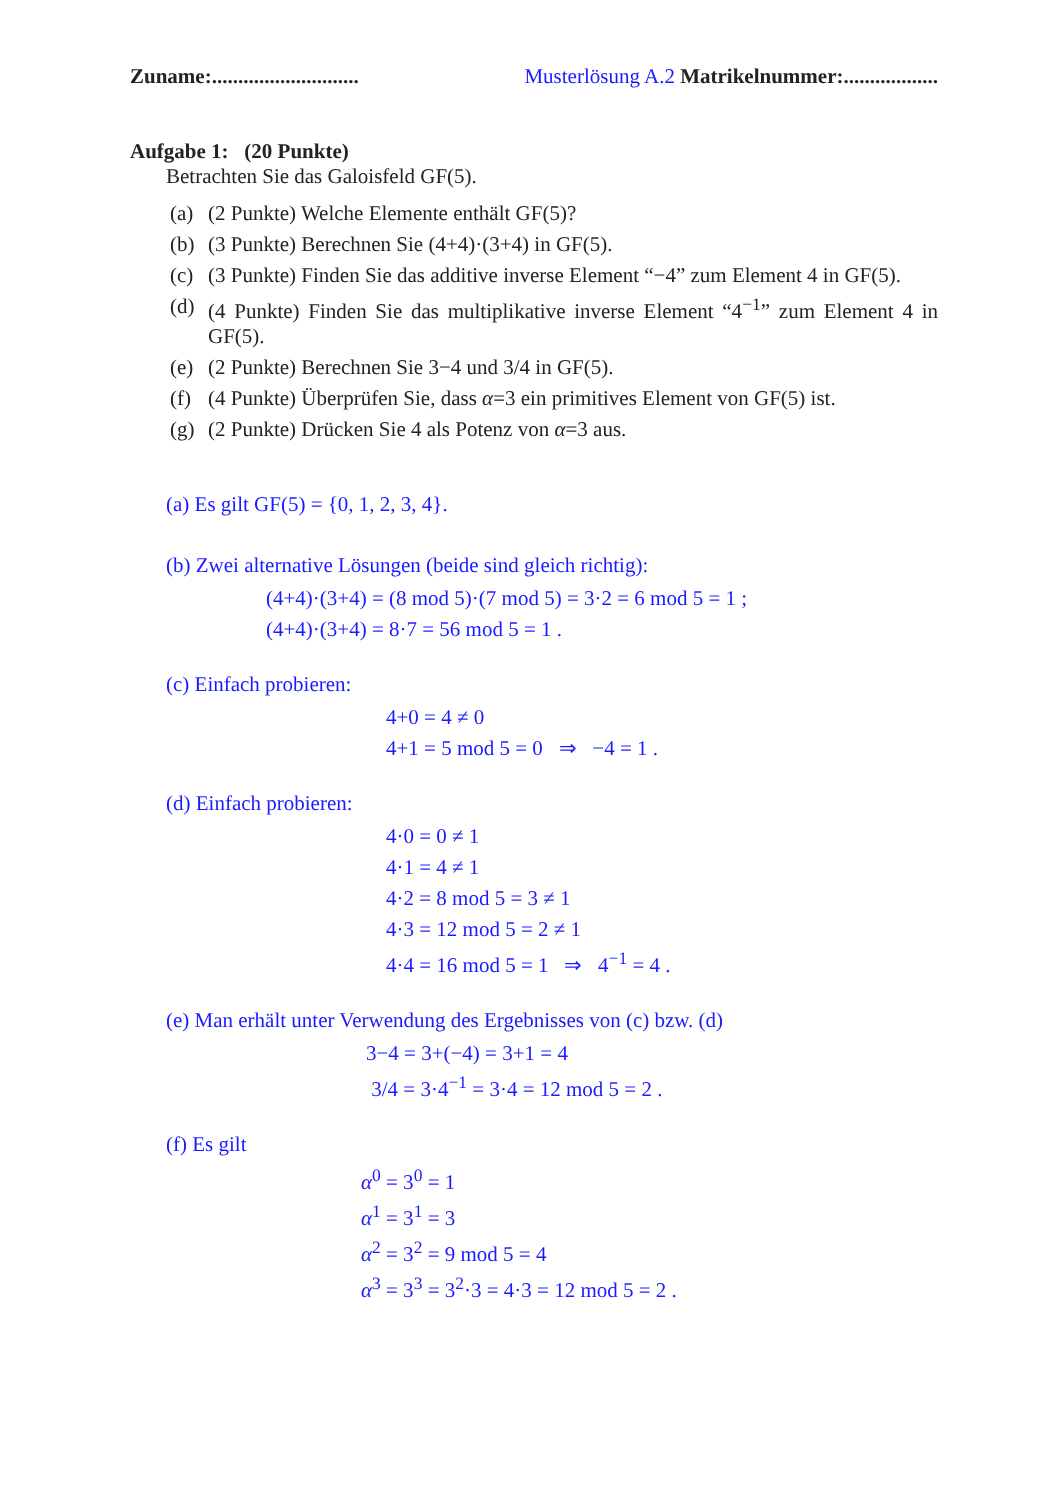Zuname:............................ Musterlösung A.2 Matrikelnummer:..................
Aufgabe 1: (20 Punkte)
Betrachten Sie das Galoisfeld GF(5).
(a) (2 Punkte) Welche Elemente enthält GF(5)?
(b) (3 Punkte) Berechnen Sie (4+4)·(3+4) in GF(5).
(c) (3 Punkte) Finden Sie das additive inverse Element “−4” zum Element 4 in GF(5).
(d) (4 Punkte) Finden Sie das multiplikative inverse Element “4<sup>−1</sup>” zum Element 4 in GF(5).
(e) (2 Punkte) Berechnen Sie 3−4 und 3/4 in GF(5).
(f) (4 Punkte) Überprüfen Sie, dass α=3 ein primitives Element von GF(5) ist.
(g) (2 Punkte) Drücken Sie 4 als Potenz von α=3 aus.
(a) Es gilt GF(5) = {0, 1, 2, 3, 4}.
(b) Zwei alternative Lösungen (beide sind gleich richtig):
(4+4)·(3+4) = (8 mod 5)·(7 mod 5) = 3·2 = 6 mod 5 = 1 ;
(4+4)·(3+4) = 8·7 = 56 mod 5 = 1 .
(c) Einfach probieren:
4+0 = 4 ≠ 0
4+1 = 5 mod 5 = 0 ⇒ −4 = 1 .
(d) Einfach probieren:
4·0 = 0 ≠ 1
4·1 = 4 ≠ 1
4·2 = 8 mod 5 = 3 ≠ 1
4·3 = 12 mod 5 = 2 ≠ 1
4·4 = 16 mod 5 = 1 ⇒ 4<sup>−1</sup> = 4 .
(e) Man erhält unter Verwendung des Ergebnisses von (c) bzw. (d)
3−4 = 3+(−4) = 3+1 = 4
3/4 = 3·4<sup>−1</sup> = 3·4 = 12 mod 5 = 2 .
(f) Es gilt
α<sup>0</sup> = 3<sup>0</sup> = 1
α<sup>1</sup> = 3<sup>1</sup> = 3
α<sup>2</sup> = 3<sup>2</sup> = 9 mod 5 = 4
α<sup>3</sup> = 3<sup>3</sup> = 3<sup>2</sup>·3 = 4·3 = 12 mod 5 = 2 .